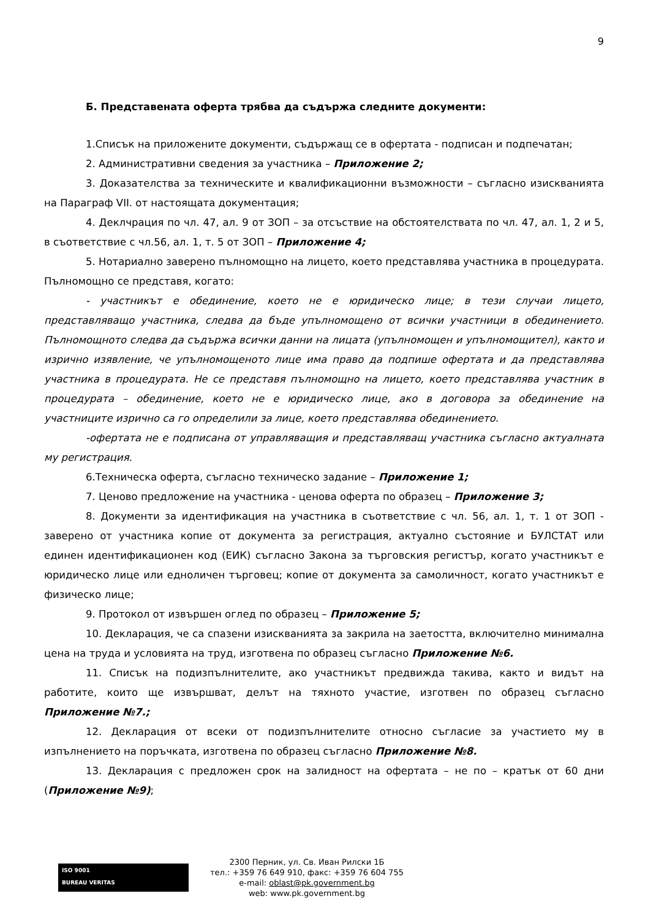9
Б. Представената оферта трябва да съдържа следните документи:
1.Списък на приложените документи, съдържащ се в офертата - подписан и подпечатан;
2. Административни сведения за участника – Приложение 2;
3. Доказателства за техническите и квалификационни възможности – съгласно изискванията на Параграф VII. от настоящата документация;
4. Деклчрация по чл. 47, ал. 9 от ЗОП – за отсъствие на обстоятелствата по чл. 47, ал. 1, 2 и 5, в съответствие с чл.56, ал. 1, т. 5 от ЗОП – Приложение 4;
5. Нотариално заверено пълномощно на лицето, което представлява участника в процедурата. Пълномощно се представя, когато:
- участникът е обединение, което не е юридическо лице; в тези случаи лицето, представляващо участника, следва да бъде упълномощено от всички участници в обединението. Пълномощното следва да съдържа всички данни на лицата (упълномощен и упълномощител), както и изрично изявление, че упълномощеното лице има право да подпише офертата и да представлява участника в процедурата. Не се представя пълномощно на лицето, което представлява участник в процедурата – обединение, което не е юридическо лице, ако в договора за обединение на участниците изрично са го определили за лице, което представлява обединението.
-офертата не е подписана от управляващия и представляващ участника съгласно актуалната му регистрация.
6.Техническа оферта, съгласно техническо задание – Приложение 1;
7. Ценово предложение на участника - ценова оферта по образец – Приложение 3;
8. Документи за идентификация на участника в съответствие с чл. 56, ал. 1, т. 1 от ЗОП - заверено от участника копие от документа за регистрация, актуално състояние и БУЛСТАТ или единен идентификационен код (ЕИК) съгласно Закона за търговския регистър, когато участникът е юридическо лице или едноличен търговец; копие от документа за самоличност, когато участникът е физическо лице;
9. Протокол от извършен оглед по образец – Приложение 5;
10. Декларация, че са спазени изискванията за закрила на заетостта, включително минимална цена на труда и условията на труд, изготвена по образец съгласно Приложение №6.
11. Списък на подизпълнителите, ако участникът предвижда такива, както и видът на работите, които ще извършват, делът на тяхното участие, изготвен по образец съгласно Приложение №7.;
12. Декларация от всеки от подизпълнителите относно съгласие за участието му в изпълнението на поръчката, изготвена по образец съгласно Приложение №8.
13. Декларация с предложен срок на залидност на офертата – не по – кратък от 60 дни (Приложение №9);
ISO 9001
BUREAU VERITAS
2300 Перник, ул. Св. Иван Рилски 1Б
тел.: +359 76 649 910, факс: +359 76 604 755
e-mail: oblast@pk.government.bg
web: www.pk.government.bg